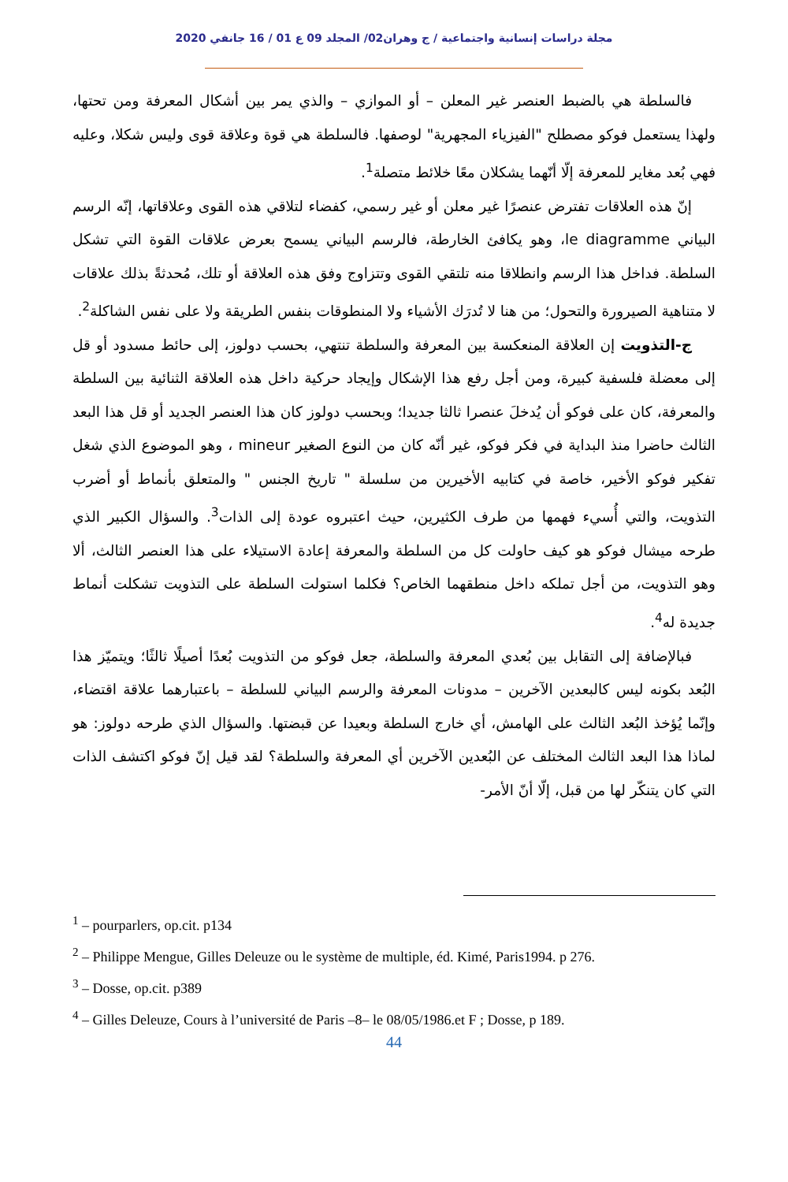مجلة دراسات إنسانية واجتماعية / ج وهران02/ المجلد 09 ع 01 / 16 جانفي 2020
فالسلطة هي بالضبط العنصر غير المعلن – أو الموازي – والذي يمر بين أشكال المعرفة ومن تحتها، ولهذا يستعمل فوكو مصطلح "الفيزياء المجهرية" لوصفها. فالسلطة هي قوة وعلاقة قوى وليس شكلا، وعليه فهي بُعد مغاير للمعرفة إلّا أنّهما يشكلان معًا خلائط متصلة<sup>1</sup>.
إنّ هذه العلاقات تفترض عنصرًا غير معلن أو غير رسمي، كفضاء لتلاقي هذه القوى وعلاقاتها، إنّه الرسم البياني le diagramme، وهو يكافئ الخارطة، فالرسم البياني يسمح بعرض علاقات القوة التي تشكل السلطة. فداخل هذا الرسم وانطلاقا منه تلتقي القوى وتتزاوج وفق هذه العلاقة أو تلك، مُحدثةً بذلك علاقات لا متناهية الصيرورة والتحول؛ من هنا لا تُدرَك الأشياء ولا المنطوقات بنفس الطريقة ولا على نفس الشاكلة<sup>2</sup>.
ج-التذويت إن العلاقة المنعكسة بين المعرفة والسلطة تنتهي، بحسب دولوز، إلى حائط مسدود أو قل إلى معضلة فلسفية كبيرة، ومن أجل رفع هذا الإشكال وإيجاد حركية داخل هذه العلاقة الثنائية بين السلطة والمعرفة، كان على فوكو أن يُدخلَ عنصرا ثالثا جديدا؛ وبحسب دولوز كان هذا العنصر الجديد أو قل هذا البعد الثالث حاضرا منذ البداية في فكر فوكو، غير أنّه كان من النوع الصغير mineur ، وهو الموضوع الذي شغل تفكير فوكو الأخير، خاصة في كتابيه الأخيرين من سلسلة " تاريخ الجنس " والمتعلق بأنماط أو أضرب التذويت، والتي أُسيء فهمها من طرف الكثيرين، حيث اعتبروه عودة إلى الذات<sup>3</sup>. والسؤال الكبير الذي طرحه ميشال فوكو هو كيف حاولت كل من السلطة والمعرفة إعادة الاستيلاء على هذا العنصر الثالث، ألا وهو التذويت، من أجل تملكه داخل منطقهما الخاص؟ فكلما استولت السلطة على التذويت تشكلت أنماط جديدة له<sup>4</sup>.
فبالإضافة إلى التقابل بين بُعدي المعرفة والسلطة، جعل فوكو من التذويت بُعدًا أصيلًا ثالثًا؛ ويتميّز هذا البُعد بكونه ليس كالبعدين الآخرين – مدونات المعرفة والرسم البياني للسلطة – باعتبارهما علاقة اقتضاء، وإنّما يُؤخذ البُعد الثالث على الهامش، أي خارج السلطة وبعيدا عن قبضتها. والسؤال الذي طرحه دولوز: هو لماذا هذا البعد الثالث المختلف عن البُعدين الآخرين أي المعرفة والسلطة؟ لقد قيل إنّ فوكو اكتشف الذات التي كان يتنكّر لها من قبل، إلّا أنّ الأمر-
<sup>1</sup> – pourparlers, op.cit. p134
<sup>2</sup> – Philippe Mengue, Gilles Deleuze ou le système de multiple, éd. Kimé, Paris1994. p 276.
<sup>3</sup> – Dosse, op.cit. p389
<sup>4</sup> – Gilles Deleuze, Cours à l’université de Paris –8– le 08/05/1986.et F ; Dosse, p 189.
44